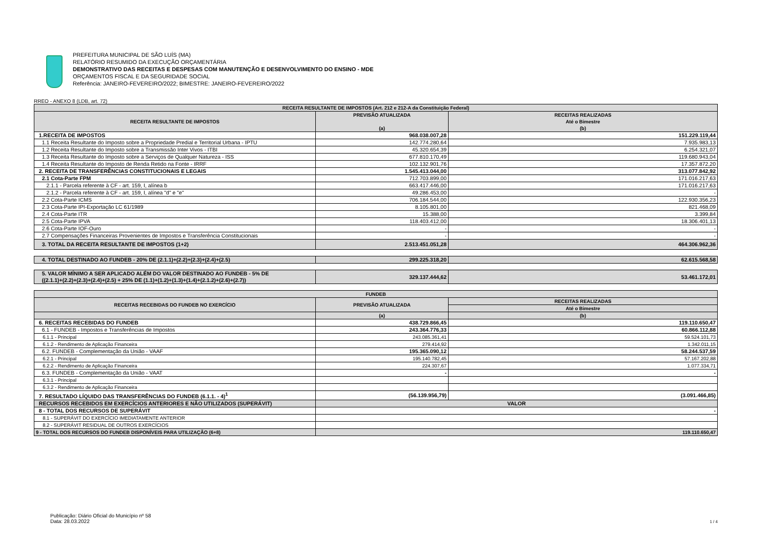PREFEITURA MUNICIPAL DE SÃO LUÍS (MA)
RELATÓRIO RESUMIDO DA EXECUÇÃO ORÇAMENTÁRIA
DEMONSTRATIVO DAS RECEITAS E DESPESAS COM MANUTENÇÃO E DESENVOLVIMENTO DO ENSINO - MDE
ORÇAMENTOS FISCAL E DA SEGURIDADE SOCIAL
Referência: JANEIRO-FEVEREIRO/2022; BIMESTRE: JANEIRO-FEVEREIRO/2022
RREO - ANEXO 8 (LDB, art. 72)
| RECEITA RESULTANTE DE IMPOSTOS (Art. 212 e 212-A da Constituição Federal) | | |
| --- | --- | --- |
| RECEITA RESULTANTE DE IMPOSTOS | PREVISÃO ATUALIZADA (a) | RECEITAS REALIZADAS Até o Bimestre (b) |
| 1.RECEITA DE IMPOSTOS | 968.038.007,28 | 151.229.119,44 |
| 1.1 Receita Resultante do Imposto sobre a Propriedade Predial e Territorial Urbana - IPTU | 142.774.280,64 | 7.935.983,13 |
| 1.2 Receita Resultante do Imposto sobre a Transmissão Inter Vivos - ITBI | 45.320.654,39 | 6.254.321,07 |
| 1.3 Receita Resultante do Imposto sobre a Serviços de Qualquer Natureza - ISS | 677.810.170,49 | 119.680.943,04 |
| 1.4 Receita Resultante do Imposto de Renda Retido na Fonte - IRRF | 102.132.901,76 | 17.357.872,20 |
| 2. RECEITA DE TRANSFERÊNCIAS CONSTITUCIONAIS E LEGAIS | 1.545.413.044,00 | 313.077.842,92 |
| 2.1 Cota-Parte FPM | 712.703.899,00 | 171.016.217,63 |
| 2.1.1 - Parcela referente à CF - art. 159, I, alínea b | 663.417.446,00 | 171.016.217,63 |
| 2.1.2 - Parcela referente à CF - art. 159, I, alínea "d" e "e" | 49.286.453,00 | - |
| 2.2 Cota-Parte ICMS | 706.184.544,00 | 122.930.356,23 |
| 2.3 Cota-Parte IPI-Exportação LC 61/1989 | 8.105.801,00 | 821.468,09 |
| 2.4 Cota-Parte ITR | 15.388,00 | 3.399,84 |
| 2.5 Cota-Parte IPVA | 118.403.412,00 | 18.306.401,13 |
| 2.6 Cota-Parte IOF-Ouro | - | - |
| 2.7 Compensações Financeiras Provenientes de Impostos e Transferência Constitucionais | - | - |
| 3. TOTAL DA RECEITA RESULTANTE DE IMPOSTOS (1+2) | 2.513.451.051,28 | 464.306.962,36 |
| 4. TOTAL DESTINADO AO FUNDEB - 20% DE (2.1.1)+(2.2)+(2.3)+(2.4)+(2.5) | 299.225.318,20 | 62.615.568,58 |
| 5. VALOR MÍNIMO A SER APLICADO ALÉM DO VALOR DESTINADO AO FUNDEB - 5% DE ((2.1.1)+(2.2)+(2.3)+(2.4)+(2.5) + 25% DE (1.1)+(1.2)+(1.3)+(1.4)+(2.1.2)+(2.6)+(2.7)) | 329.137.444,62 | 53.461.172,01 |
| FUNDEB | | |
| RECEITAS RECEBIDAS DO FUNDEB NO EXERCÍCIO | PREVISÃO ATUALIZADA | RECEITAS REALIZADAS |
| | | Até o Bimestre |
| | (a) | (b) |
| 6. RECEITAS RECEBIDAS DO FUNDEB | 438.729.866,45 | 119.110.650,47 |
| 6.1 - FUNDEB - Impostos e Transferências de Impostos | 243.364.776,33 | 60.866.112,88 |
| 6.1.1 - Principal | 243.085.361,41 | 59.524.101,73 |
| 6.1.2 - Rendimento de Aplicação Financeira | 279.414,92 | 1.342.011,15 |
| 6.2. FUNDEB - Complementação da União - VAAF | 195.365.090,12 | 58.244.537,59 |
| 6.2.1 - Principal | 195.140.782,45 | 57.167.202,88 |
| 6.2.2 - Rendimento de Aplicação Financeira | 224.307,67 | 1.077.334,71 |
| 6.3. FUNDEB - Complementação da União - VAAT | - | - |
| 6.3.1 - Principal | | |
| 6.3.2 - Rendimento de Aplicação Financeira | | |
| 7. RESULTADO LÍQUIDO DAS TRANSFERÊNCIAS DO FUNDEB (6.1.1. - 4)<sup>1</sup> | (56.139.956,79) | (3.091.466,85) |
| RECURSOS RECEBIDOS EM EXERCÍCIOS ANTERIORES E NÃO UTILIZADOS (SUPERÁVIT) | VALOR | |
| 8 - TOTAL DOS RECURSOS DE SUPERÁVIT | - | |
| 8.1 - SUPERÁVIT DO EXERCÍCIO IMEDIATAMENTE ANTERIOR | | |
| 8.2 - SUPERÁVIT RESIDUAL DE OUTROS EXERCÍCIOS | | |
| 9 - TOTAL DOS RECURSOS DO FUNDEB DISPONÍVEIS PARA UTILIZAÇÃO (6+8) | 119.110.650,47 | |
Publicação: Diário Oficial do Município nº 58
Data: 28.03.2022
1 / 4